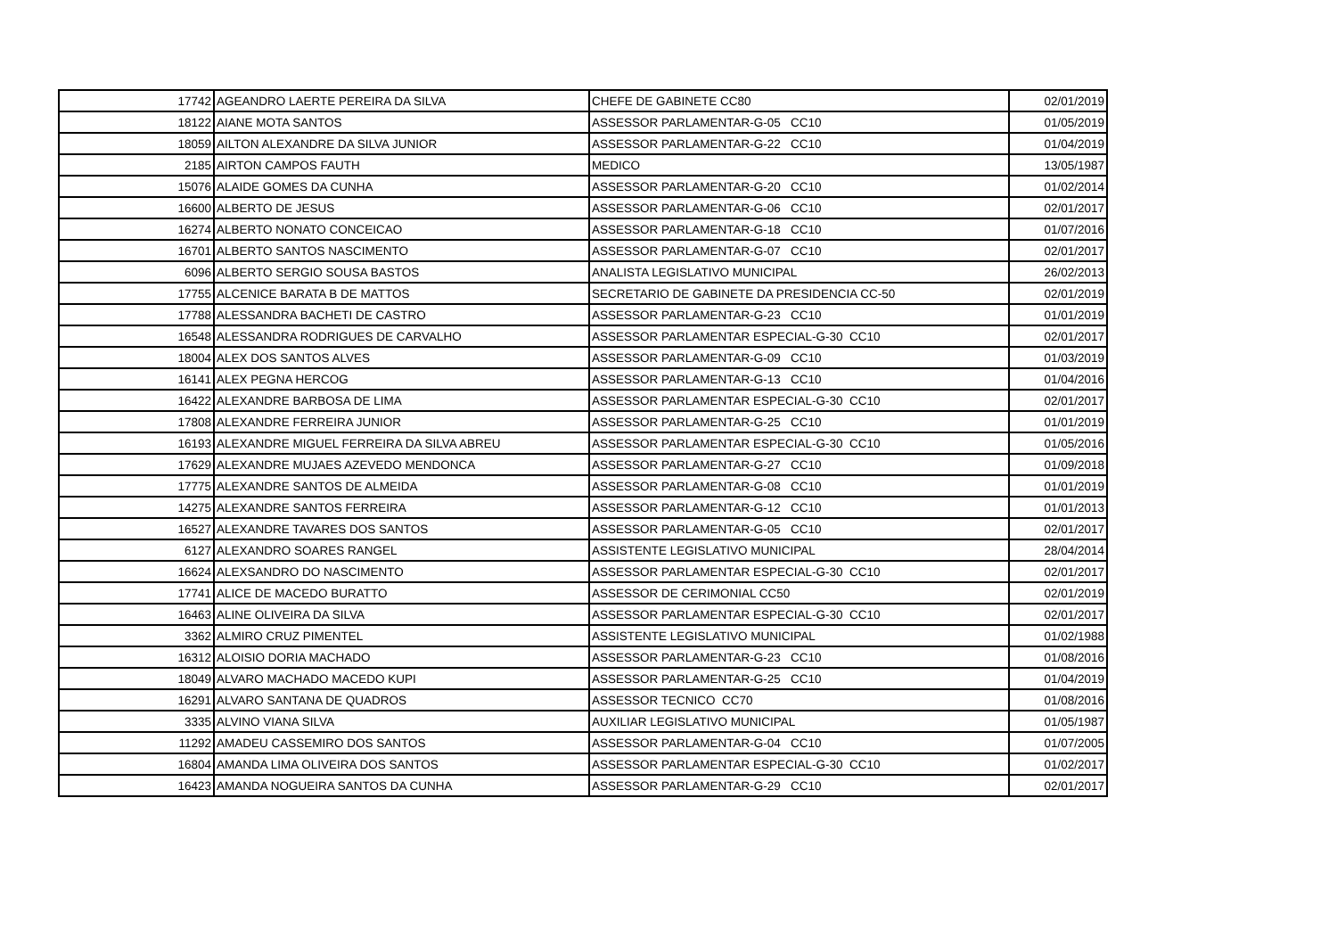| 17742 | AGEANDRO LAERTE PEREIRA DA SILVA | CHEFE DE GABINETE CC80 | 02/01/2019 |
| 18122 | AIANE MOTA SANTOS | ASSESSOR PARLAMENTAR-G-05 CC10 | 01/05/2019 |
| 18059 | AILTON ALEXANDRE DA SILVA JUNIOR | ASSESSOR PARLAMENTAR-G-22 CC10 | 01/04/2019 |
| 2185 | AIRTON CAMPOS FAUTH | MEDICO | 13/05/1987 |
| 15076 | ALAIDE GOMES DA CUNHA | ASSESSOR PARLAMENTAR-G-20 CC10 | 01/02/2014 |
| 16600 | ALBERTO DE JESUS | ASSESSOR PARLAMENTAR-G-06 CC10 | 02/01/2017 |
| 16274 | ALBERTO NONATO CONCEICAO | ASSESSOR PARLAMENTAR-G-18 CC10 | 01/07/2016 |
| 16701 | ALBERTO SANTOS NASCIMENTO | ASSESSOR PARLAMENTAR-G-07 CC10 | 02/01/2017 |
| 6096 | ALBERTO SERGIO SOUSA BASTOS | ANALISTA LEGISLATIVO MUNICIPAL | 26/02/2013 |
| 17755 | ALCENICE BARATA B DE MATTOS | SECRETARIO DE GABINETE DA PRESIDENCIA CC-50 | 02/01/2019 |
| 17788 | ALESSANDRA BACHETI DE CASTRO | ASSESSOR PARLAMENTAR-G-23 CC10 | 01/01/2019 |
| 16548 | ALESSANDRA RODRIGUES DE CARVALHO | ASSESSOR PARLAMENTAR ESPECIAL-G-30 CC10 | 02/01/2017 |
| 18004 | ALEX DOS SANTOS ALVES | ASSESSOR PARLAMENTAR-G-09 CC10 | 01/03/2019 |
| 16141 | ALEX PEGNA HERCOG | ASSESSOR PARLAMENTAR-G-13 CC10 | 01/04/2016 |
| 16422 | ALEXANDRE BARBOSA DE LIMA | ASSESSOR PARLAMENTAR ESPECIAL-G-30 CC10 | 02/01/2017 |
| 17808 | ALEXANDRE FERREIRA JUNIOR | ASSESSOR PARLAMENTAR-G-25 CC10 | 01/01/2019 |
| 16193 | ALEXANDRE MIGUEL FERREIRA DA SILVA ABREU | ASSESSOR PARLAMENTAR ESPECIAL-G-30 CC10 | 01/05/2016 |
| 17629 | ALEXANDRE MUJAES AZEVEDO MENDONCA | ASSESSOR PARLAMENTAR-G-27 CC10 | 01/09/2018 |
| 17775 | ALEXANDRE SANTOS DE ALMEIDA | ASSESSOR PARLAMENTAR-G-08 CC10 | 01/01/2019 |
| 14275 | ALEXANDRE SANTOS FERREIRA | ASSESSOR PARLAMENTAR-G-12 CC10 | 01/01/2013 |
| 16527 | ALEXANDRE TAVARES DOS SANTOS | ASSESSOR PARLAMENTAR-G-05 CC10 | 02/01/2017 |
| 6127 | ALEXANDRO SOARES RANGEL | ASSISTENTE LEGISLATIVO MUNICIPAL | 28/04/2014 |
| 16624 | ALEXSANDRO DO NASCIMENTO | ASSESSOR PARLAMENTAR ESPECIAL-G-30 CC10 | 02/01/2017 |
| 17741 | ALICE DE MACEDO BURATTO | ASSESSOR DE CERIMONIAL CC50 | 02/01/2019 |
| 16463 | ALINE OLIVEIRA DA SILVA | ASSESSOR PARLAMENTAR ESPECIAL-G-30 CC10 | 02/01/2017 |
| 3362 | ALMIRO CRUZ PIMENTEL | ASSISTENTE LEGISLATIVO MUNICIPAL | 01/02/1988 |
| 16312 | ALOISIO DORIA MACHADO | ASSESSOR PARLAMENTAR-G-23 CC10 | 01/08/2016 |
| 18049 | ALVARO MACHADO MACEDO KUPI | ASSESSOR PARLAMENTAR-G-25 CC10 | 01/04/2019 |
| 16291 | ALVARO SANTANA DE QUADROS | ASSESSOR TECNICO CC70 | 01/08/2016 |
| 3335 | ALVINO VIANA SILVA | AUXILIAR LEGISLATIVO MUNICIPAL | 01/05/1987 |
| 11292 | AMADEU CASSEMIRO DOS SANTOS | ASSESSOR PARLAMENTAR-G-04 CC10 | 01/07/2005 |
| 16804 | AMANDA LIMA OLIVEIRA DOS SANTOS | ASSESSOR PARLAMENTAR ESPECIAL-G-30 CC10 | 01/02/2017 |
| 16423 | AMANDA NOGUEIRA SANTOS DA CUNHA | ASSESSOR PARLAMENTAR-G-29 CC10 | 02/01/2017 |